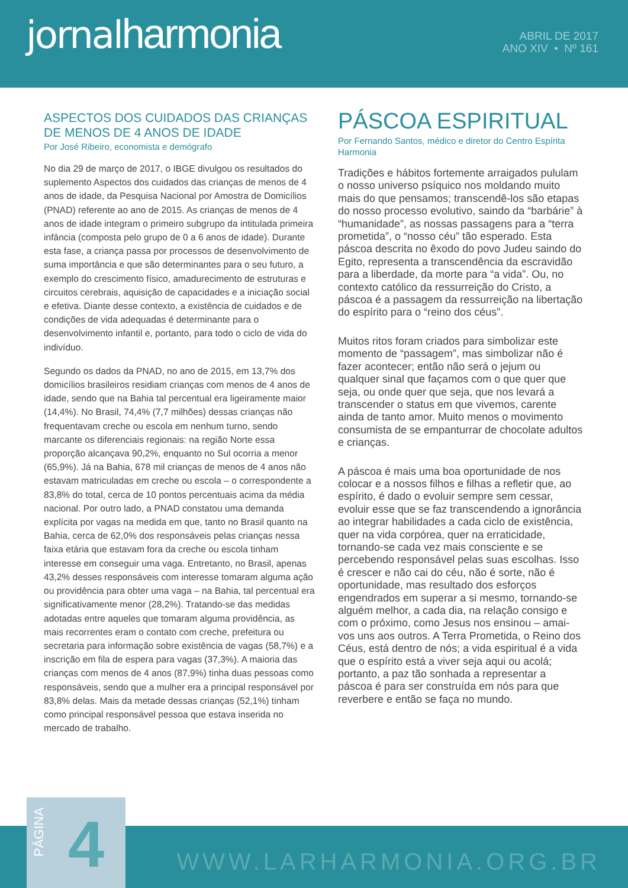jornalharmonia
ABRIL DE 2017
ANO XIV • Nº 161
ASPECTOS DOS CUIDADOS DAS CRIANÇAS DE MENOS DE 4 ANOS DE IDADE
Por José Ribeiro, economista e demógrafo
No dia 29 de março de 2017, o IBGE divulgou os resultados do suplemento Aspectos dos cuidados das crianças de menos de 4 anos de idade, da Pesquisa Nacional por Amostra de Domicílios (PNAD) referente ao ano de 2015. As crianças de menos de 4 anos de idade integram o primeiro subgrupo da intitulada primeira infância (composta pelo grupo de 0 a 6 anos de idade). Durante esta fase, a criança passa por processos de desenvolvimento de suma importância e que são determinantes para o seu futuro, a exemplo do crescimento físico, amadurecimento de estruturas e circuitos cerebrais, aquisição de capacidades e a iniciação social e efetiva. Diante desse contexto, a existência de cuidados e de condições de vida adequadas é determinante para o desenvolvimento infantil e, portanto, para todo o ciclo de vida do indivíduo.
Segundo os dados da PNAD, no ano de 2015, em 13,7% dos domicílios brasileiros residiam crianças com menos de 4 anos de idade, sendo que na Bahia tal percentual era ligeiramente maior (14,4%). No Brasil, 74,4% (7,7 milhões) dessas crianças não frequentavam creche ou escola em nenhum turno, sendo marcante os diferenciais regionais: na região Norte essa proporção alcançava 90,2%, enquanto no Sul ocorria a menor (65,9%). Já na Bahia, 678 mil crianças de menos de 4 anos não estavam matriculadas em creche ou escola – o correspondente a 83,8% do total, cerca de 10 pontos percentuais acima da média nacional. Por outro lado, a PNAD constatou uma demanda explícita por vagas na medida em que, tanto no Brasil quanto na Bahia, cerca de 62,0% dos responsáveis pelas crianças nessa faixa etária que estavam fora da creche ou escola tinham interesse em conseguir uma vaga. Entretanto, no Brasil, apenas 43,2% desses responsáveis com interesse tomaram alguma ação ou providência para obter uma vaga – na Bahia, tal percentual era significativamente menor (28,2%). Tratando-se das medidas adotadas entre aqueles que tomaram alguma providência, as mais recorrentes eram o contato com creche, prefeitura ou secretaria para informação sobre existência de vagas (58,7%) e a inscrição em fila de espera para vagas (37,3%). A maioria das crianças com menos de 4 anos (87,9%) tinha duas pessoas como responsáveis, sendo que a mulher era a principal responsável por 83,8% delas. Mais da metade dessas crianças (52,1%) tinham como principal responsável pessoa que estava inserida no mercado de trabalho.
PÁSCOA ESPIRITUAL
Por Fernando Santos, médico e diretor do Centro Espírita Harmonia
Tradições e hábitos fortemente arraigados pululam o nosso universo psíquico nos moldando muito mais do que pensamos; transcendê-los são etapas do nosso processo evolutivo, saindo da “barbárie” à “humanidade”, as nossas passagens para a “terra prometida”, o “nosso céu” tão esperado. Esta páscoa descrita no êxodo do povo Judeu saindo do Egito, representa a transcendência da escravidão para a liberdade, da morte para “a vida”. Ou, no contexto católico da ressurreição do Cristo, a páscoa é a passagem da ressurreição na libertação do espírito para o “reino dos céus”.
Muitos ritos foram criados para simbolizar este momento de “passagem”, mas simbolizar não é fazer acontecer; então não será o jejum ou qualquer sinal que façamos com o que quer que seja, ou onde quer que seja, que nos levará a transcender o status em que vivemos, carente ainda de tanto amor. Muito menos o movimento consumista de se empanturrar de chocolate adultos e crianças.
A páscoa é mais uma boa oportunidade de nos colocar e a nossos filhos e filhas a refletir que, ao espírito, é dado o evoluir sempre sem cessar, evoluir esse que se faz transcendendo a ignorância ao integrar habilidades a cada ciclo de existência, quer na vida corpórea, quer na erraticidade, tornando-se cada vez mais consciente e se percebendo responsável pelas suas escolhas. Isso é crescer e não cai do céu, não é sorte, não é oportunidade, mas resultado dos esforços engendrados em superar a si mesmo, tornando-se alguém melhor, a cada dia, na relação consigo e com o próximo, como Jesus nos ensinou – amai-vos uns aos outros. A Terra Prometida, o Reino dos Céus, está dentro de nós; a vida espiritual é a vida que o espírito está a viver seja aqui ou acolá; portanto, a paz tão sonhada a representar a páscoa é para ser construída em nós para que reverbere e então se faça no mundo.
WWW.LARHARMONIA.ORG.BR
PÁGINA 4